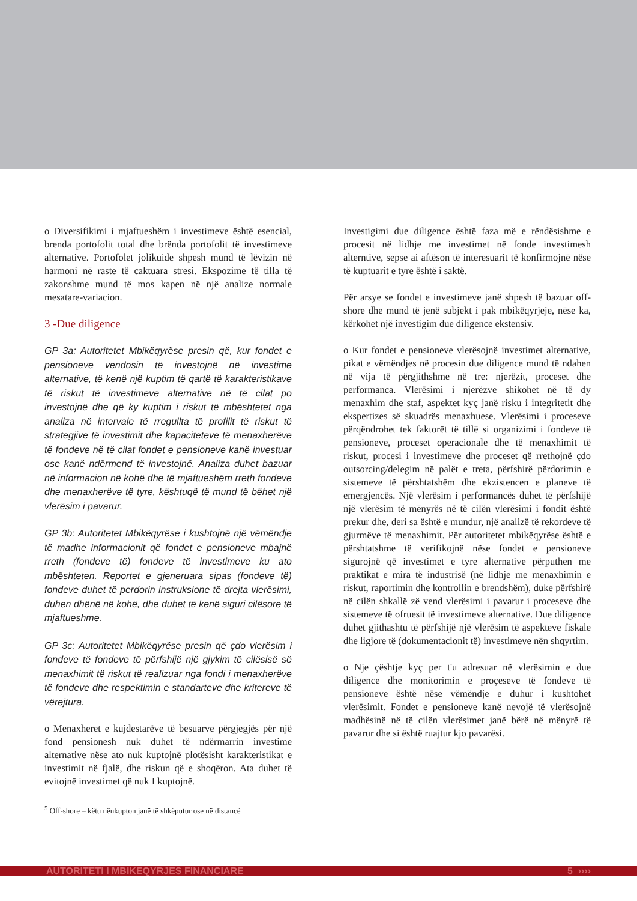o Diversifikimi i mjaftueshëm i investimeve është esencial, brenda portofolit total dhe brënda portofolit të investimeve alternative. Portofolet jolikuide shpesh mund të lëvizin në harmoni në raste të caktuara stresi. Ekspozime të tilla të zakonshme mund të mos kapen në një analize normale mesatare-variacion.
3 -Due diligence
GP 3a: Autoritetet Mbikëqyrëse presin që, kur fondet e pensioneve vendosin të investojnë në investime alternative, të kenë një kuptim të qartë të karakteristikave të riskut të investimeve alternative në të cilat po investojnë dhe që ky kuptim i riskut të mbështetet nga analiza në intervale të rregullta të profilit të riskut të strategjive të investimit dhe kapaciteteve të menaxherëve të fondeve në të cilat fondet e pensioneve kanë investuar ose kanë ndërmend të investojnë. Analiza duhet bazuar në informacion në kohë dhe të mjaftueshëm rreth fondeve dhe menaxherëve të tyre, kështuqë të mund të bëhet një vlerësim i pavarur.
GP 3b: Autoritetet Mbikëqyrëse i kushtojnë një vëmëndje të madhe informacionit që fondet e pensioneve mbajnë rreth (fondeve të) fondeve të investimeve ku ato mbështeten. Reportet e gjeneruara sipas (fondeve të) fondeve duhet të perdorin instruksione të drejta vlerësimi, duhen dhënë në kohë, dhe duhet të kenë siguri cilësore të mjaftueshme.
GP 3c: Autoritetet Mbikëqyrëse presin që çdo vlerësim i fondeve të fondeve të përfshijë një gjykim të cilësisë së menaxhimit të riskut të realizuar nga fondi i menaxherëve të fondeve dhe respektimin e standarteve dhe kritereve të vërejtura.
o Menaxheret e kujdestarëve të besuarve përgjegjës për një fond pensionesh nuk duhet të ndërmarrin investime alternative nëse ato nuk kuptojnë plotësisht karakteristikat e investimit në fjalë, dhe riskun që e shoqëron. Ata duhet të evitojnë investimet që nuk I kuptojnë.
<sup>5</sup> Off-shore – këtu nënkupton janë të shkëputur ose në distancë
Investigimi due diligence është faza më e rëndësishme e procesit në lidhje me investimet në fonde investimesh alterntive, sepse ai aftëson të interesuarit të konfirmojnë nëse të kuptuarit e tyre është i saktë.
Për arsye se fondet e investimeve janë shpesh të bazuar off-shore dhe mund të jenë subjekt i pak mbikëqyrjeje, nëse ka, kërkohet një investigim due diligence ekstensiv.
o Kur fondet e pensioneve vlerësojnë investimet alternative, pikat e vëmëndjes në procesin due diligence mund të ndahen në vija të përgjithshme në tre: njerëzit, proceset dhe performanca. Vlerësimi i njerëzve shikohet në të dy menaxhim dhe staf, aspektet kyç janë risku i integritetit dhe ekspertizes së skuadrës menaxhuese. Vlerësimi i proceseve përqëndrohet tek faktorët të tillë si organizimi i fondeve të pensioneve, proceset operacionale dhe të menaxhimit të riskut, procesi i investimeve dhe proceset që rrethojnë çdo outsorcing/delegim në palët e treta, përfshirë përdorimin e sistemeve të përshtatshëm dhe ekzistencen e planeve të emergjencës. Një vlerësim i performancës duhet të përfshijë një vlerësim të mënyrës në të cilën vlerësimi i fondit është prekur dhe, deri sa është e mundur, një analizë të rekordeve të gjurmëve të menaxhimit. Për autoritetet mbikëqyrëse është e përshtatshme të verifikojnë nëse fondet e pensioneve sigurojnë që investimet e tyre alternative përputhen me praktikat e mira të industrisë (në lidhje me menaxhimin e riskut, raportimin dhe kontrollin e brendshëm), duke përfshirë në cilën shkallë zë vend vlerësimi i pavarur i proceseve dhe sistemeve të ofruesit të investimeve alternative. Due diligence duhet gjithashtu të përfshijë një vlerësim të aspekteve fiskale dhe ligjore të (dokumentacionit të) investimeve nën shqyrtim.
o Nje çështje kyç per t'u adresuar në vlerësimin e due diligence dhe monitorimin e proçeseve të fondeve të pensioneve është nëse vëmëndje e duhur i kushtohet vlerësimit. Fondet e pensioneve kanë nevojë të vlerësojnë madhësinë në të cilën vlerësimet janë bërë në mënyrë të pavarur dhe si është ruajtur kjo pavarësi.
AUTORITETI I MBIKEQYRJES FINANCIARE 5 ››››